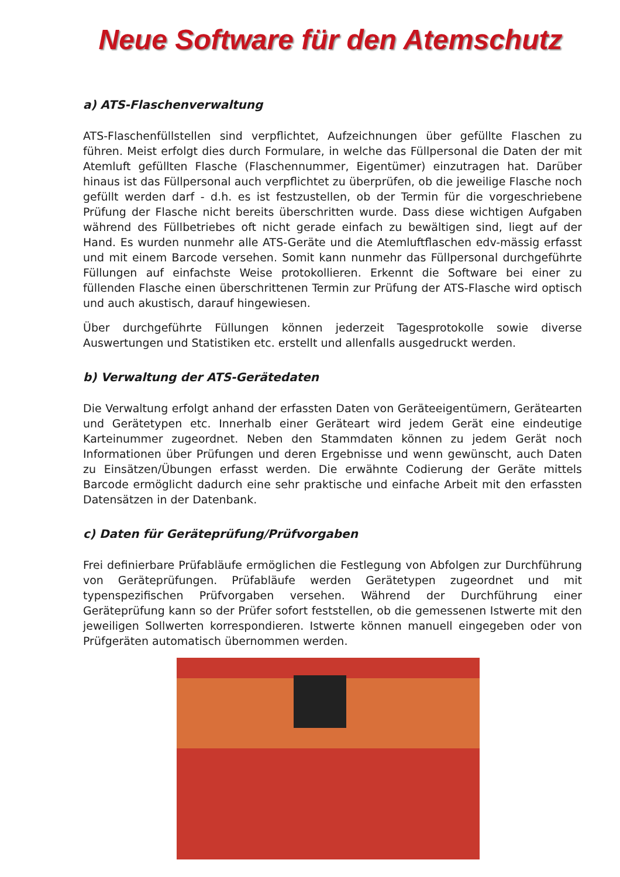Neue Software für den Atemschutz
a) ATS-Flaschenverwaltung
ATS-Flaschenfüllstellen sind verpflichtet, Aufzeichnungen über gefüllte Flaschen zu führen. Meist erfolgt dies durch Formulare, in welche das Füllpersonal die Daten der mit Atemluft gefüllten Flasche (Flaschennummer, Eigentümer) einzutragen hat. Darüber hinaus ist das Füllpersonal auch verpflichtet zu überprüfen, ob die jeweilige Flasche noch gefüllt werden darf - d.h. es ist festzustellen, ob der Termin für die vorgeschriebene Prüfung der Flasche nicht bereits überschritten wurde. Dass diese wichtigen Aufgaben während des Füllbetriebes oft nicht gerade einfach zu bewältigen sind, liegt auf der Hand. Es wurden nunmehr alle ATS-Geräte und die Atemluftflaschen edv-mässig erfasst und mit einem Barcode versehen. Somit kann nunmehr das Füllpersonal durchgeführte Füllungen auf einfachste Weise protokollieren. Erkennt die Software bei einer zu füllenden Flasche einen überschrittenen Termin zur Prüfung der ATS-Flasche wird optisch und auch akustisch, darauf hingewiesen.
Über durchgeführte Füllungen können jederzeit Tagesprotokolle sowie diverse Auswertungen und Statistiken etc. erstellt und allenfalls ausgedruckt werden.
b) Verwaltung der ATS-Gerätedaten
Die Verwaltung erfolgt anhand der erfassten Daten von Geräteeigentümern, Gerätearten und Gerätetypen etc. Innerhalb einer Geräteart wird jedem Gerät eine eindeutige Karteinummer zugeordnet. Neben den Stammdaten können zu jedem Gerät noch Informationen über Prüfungen und deren Ergebnisse und wenn gewünscht, auch Daten zu Einsätzen/Übungen erfasst werden. Die erwähnte Codierung der Geräte mittels Barcode ermöglicht dadurch eine sehr praktische und einfache Arbeit mit den erfassten Datensätzen in der Datenbank.
c) Daten für Geräteprüfung/Prüfvorgaben
Frei definierbare Prüfabläufe ermöglichen die Festlegung von Abfolgen zur Durchführung von Geräteprüfungen. Prüfabläufe werden Gerätetypen zugeordnet und mit typenspezifischen Prüfvorgaben versehen. Während der Durchführung einer Geräteprüfung kann so der Prüfer sofort feststellen, ob die gemessenen Istwerte mit den jeweiligen Sollwerten korrespondieren. Istwerte können manuell eingegeben oder von Prüfgeräten automatisch übernommen werden.